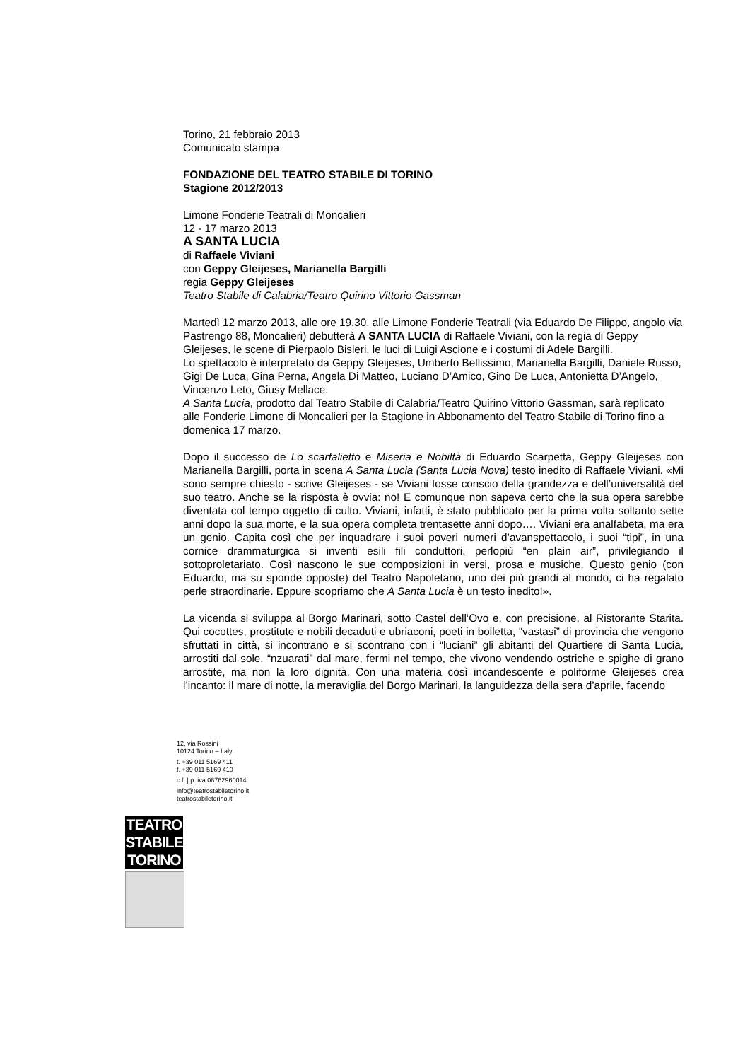Torino, 21 febbraio 2013
Comunicato stampa
FONDAZIONE DEL TEATRO STABILE DI TORINO
Stagione 2012/2013
Limone Fonderie Teatrali di Moncalieri
12 - 17 marzo 2013
A SANTA LUCIA
di Raffaele Viviani
con Geppy Gleijeses, Marianella Bargilli
regia Geppy Gleijeses
Teatro Stabile di Calabria/Teatro Quirino Vittorio Gassman
Martedì 12 marzo 2013, alle ore 19.30, alle Limone Fonderie Teatrali (via Eduardo De Filippo, angolo via Pastrengo 88, Moncalieri) debutterà A SANTA LUCIA di Raffaele Viviani, con la regia di Geppy Gleijeses, le scene di Pierpaolo Bisleri, le luci di Luigi Ascione e i costumi di Adele Bargilli.
Lo spettacolo è interpretato da Geppy Gleijeses, Umberto Bellissimo, Marianella Bargilli, Daniele Russo, Gigi De Luca, Gina Perna, Angela Di Matteo, Luciano D’Amico, Gino De Luca, Antonietta D’Angelo, Vincenzo Leto, Giusy Mellace.
A Santa Lucia, prodotto dal Teatro Stabile di Calabria/Teatro Quirino Vittorio Gassman, sarà replicato alle Fonderie Limone di Moncalieri per la Stagione in Abbonamento del Teatro Stabile di Torino fino a domenica 17 marzo.
Dopo il successo de Lo scarfalietto e Miseria e Nobiltà di Eduardo Scarpetta, Geppy Gleijeses con Marianella Bargilli, porta in scena A Santa Lucia (Santa Lucia Nova) testo inedito di Raffaele Viviani. «Mi sono sempre chiesto - scrive Gleijeses - se Viviani fosse conscio della grandezza e dell’universalità del suo teatro. Anche se la risposta è ovvia: no! E comunque non sapeva certo che la sua opera sarebbe diventata col tempo oggetto di culto. Viviani, infatti, è stato pubblicato per la prima volta soltanto sette anni dopo la sua morte, e la sua opera completa trentasette anni dopo…. Viviani era analfabeta, ma era un genio. Capita così che per inquadrare i suoi poveri numeri d’avanspettacolo, i suoi “tipi”, in una cornice drammaturgica si inventi esili fili conduttori, perlopiù “en plain air”, privilegiando il sottoproletariato. Così nascono le sue composizioni in versi, prosa e musiche. Questo genio (con Eduardo, ma su sponde opposte) del Teatro Napoletano, uno dei più grandi al mondo, ci ha regalato perle straordinarie. Eppure scopriamo che A Santa Lucia è un testo inedito!».
La vicenda si sviluppa al Borgo Marinari, sotto Castel dell’Ovo e, con precisione, al Ristorante Starita. Qui cocottes, prostitute e nobili decaduti e ubriaconi, poeti in bolletta, “vastasi” di provincia che vengono sfruttati in città, si incontrano e si scontrano con i “luciani” gli abitanti del Quartiere di Santa Lucia, arrostiti dal sole, “nzuarati” dal mare, fermi nel tempo, che vivono vendendo ostriche e spighe di grano arrostite, ma non la loro dignità. Con una materia così incandescente e poliforme Gleijeses crea l’incanto: il mare di notte, la meraviglia del Borgo Marinari, la languidezza della sera d’aprile, facendo
12, via Rossini
10124 Torino – Italy
t. +39 011 5169 411
f. +39 011 5169 410
c.f. | p. iva 08762960014
info@teatrostabiletorino.it
teatrostabiletorino.it
TEATRO
STABILE
TORINO